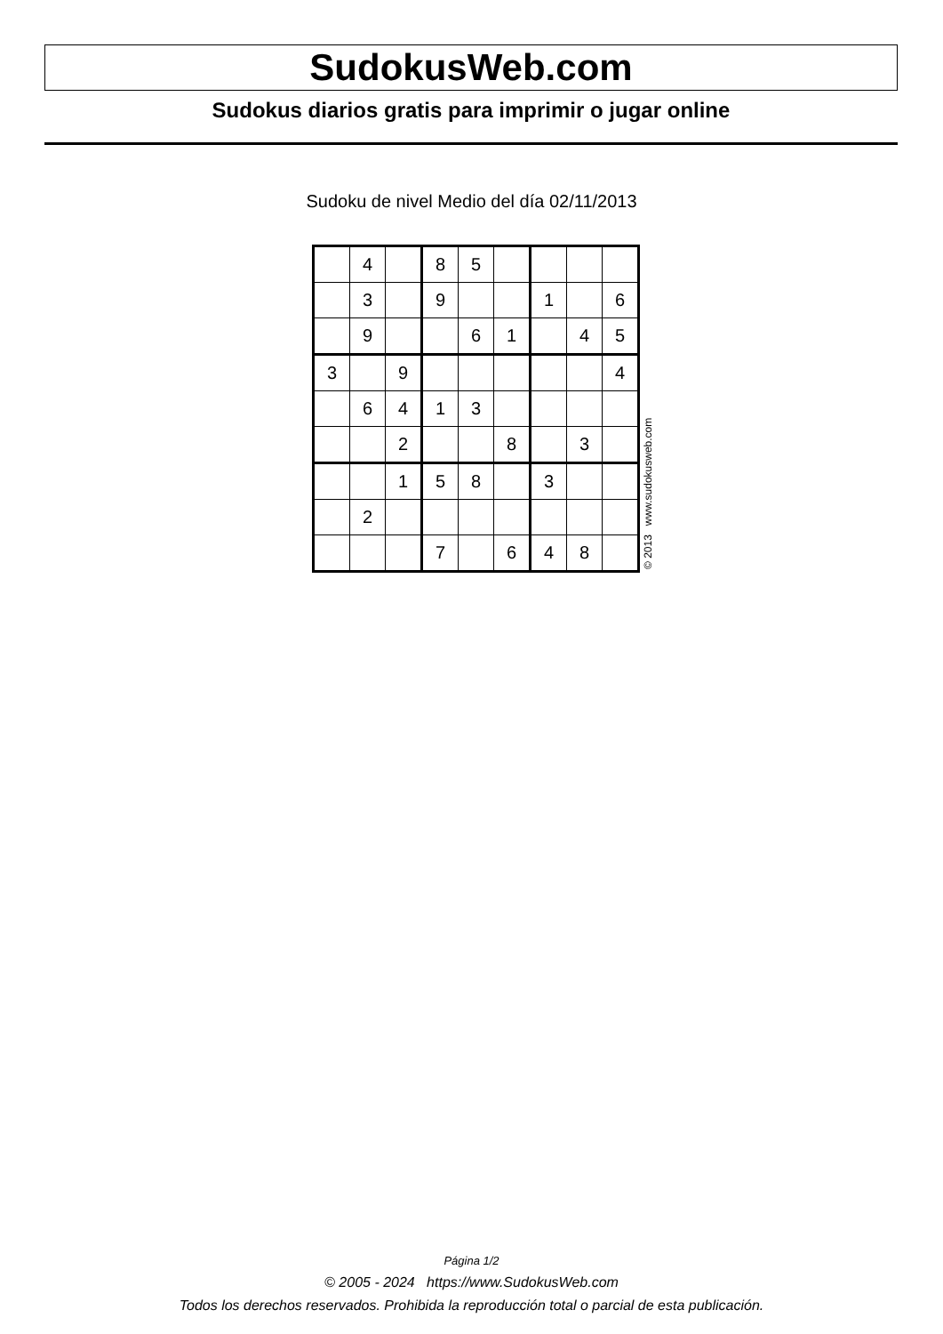SudokusWeb.com
Sudokus diarios gratis para imprimir o jugar online
Sudoku de nivel Medio del día 02/11/2013
| | 4 | | 8 | 5 | | | | |
| | 3 | | 9 | | | 1 | | 6 |
| | 9 | | | 6 | 1 | | 4 | 5 |
| 3 | | 9 | | | | | | 4 |
| | 6 | 4 | 1 | 3 | | | | |
| | | 2 | | | 8 | | 3 | |
| | | 1 | 5 | 8 | | 3 | | |
| | 2 | | | | | | | |
| | | | 7 | | 6 | 4 | 8 | |
© 2013 www.sudokusweb.com
Página 1/2
© 2005 - 2024 https://www.SudokusWeb.com
Todos los derechos reservados. Prohibida la reproducción total o parcial de esta publicación.